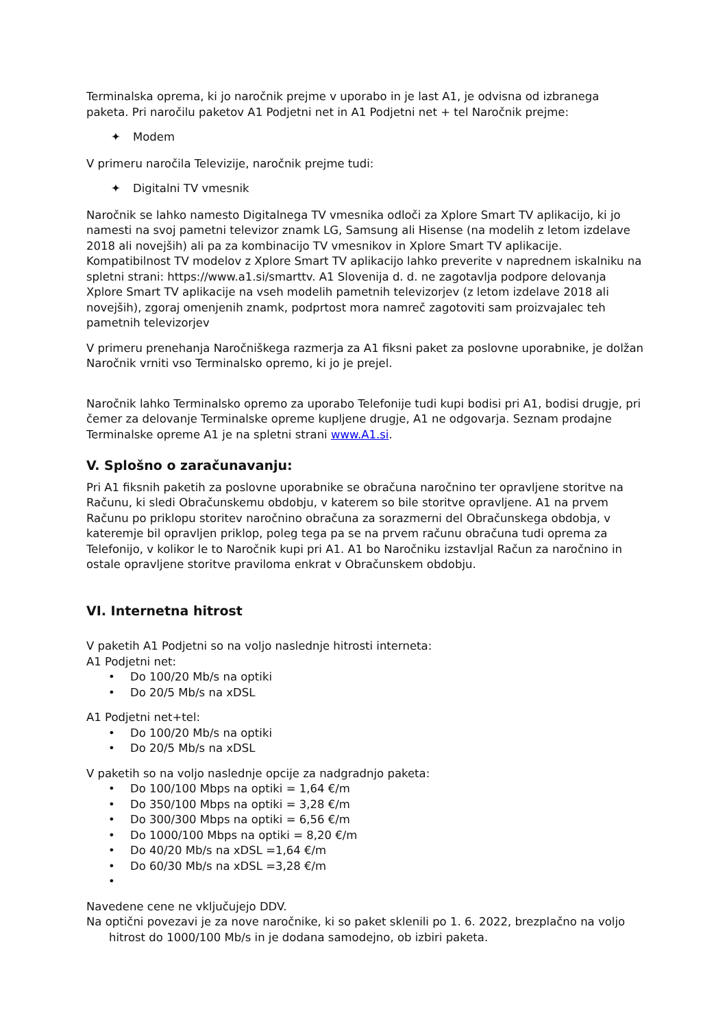Terminalska oprema, ki jo naročnik prejme v uporabo in je last A1, je odvisna od izbranega paketa. Pri naročilu paketov A1 Podjetni net in A1 Podjetni net + tel Naročnik prejme:
✦ Modem
V primeru naročila Televizije, naročnik prejme tudi:
✦ Digitalni TV vmesnik
Naročnik se lahko namesto Digitalnega TV vmesnika odloči za Xplore Smart TV aplikacijo, ki jo namesti na svoj pametni televizor znamk LG, Samsung ali Hisense (na modelih z letom izdelave 2018 ali novejših) ali pa za kombinacijo TV vmesnikov in Xplore Smart TV aplikacije. Kompatibilnost TV modelov z Xplore Smart TV aplikacijo lahko preverite v naprednem iskalniku na spletni strani: https://www.a1.si/smarttv. A1 Slovenija d. d. ne zagotavlja podpore delovanja Xplore Smart TV aplikacije na vseh modelih pametnih televizorjev (z letom izdelave 2018 ali novejših), zgoraj omenjenih znamk, podprtost mora namreč zagotoviti sam proizvajalec teh pametnih televizorjev
V primeru prenehanja Naročniškega razmerja za A1 fiksni paket za poslovne uporabnike, je dolžan Naročnik vrniti vso Terminalsko opremo, ki jo je prejel.
Naročnik lahko Terminalsko opremo za uporabo Telefonije tudi kupi bodisi pri A1, bodisi drugje, pri čemer za delovanje Terminalske opreme kupljene drugje, A1 ne odgovarja. Seznam prodajne Terminalske opreme A1 je na spletni strani www.A1.si.
V. Splošno o zaračunavanju:
Pri A1 fiksnih paketih za poslovne uporabnike se obračuna naročnino ter opravljene storitve na Računu, ki sledi Obračunskemu obdobju, v katerem so bile storitve opravljene. A1 na prvem Računu po priklopu storitev naročnino obračuna za sorazmerni del Obračunskega obdobja, v kateremje bil opravljen priklop, poleg tega pa se na prvem računu obračuna tudi oprema za Telefonijo, v kolikor le to Naročnik kupi pri A1. A1 bo Naročniku izstavljal Račun za naročnino in ostale opravljene storitve praviloma enkrat v Obračunskem obdobju.
VI. Internetna hitrost
V paketih A1 Podjetni so na voljo naslednje hitrosti interneta:
A1 Podjetni net:
• Do 100/20 Mb/s na optiki
• Do 20/5 Mb/s na xDSL
A1 Podjetni net+tel:
• Do 100/20 Mb/s na optiki
• Do 20/5 Mb/s na xDSL
V paketih so na voljo naslednje opcije za nadgradnjo paketa:
• Do 100/100 Mbps na optiki = 1,64 €/m
• Do 350/100 Mbps na optiki = 3,28 €/m
• Do 300/300 Mbps na optiki = 6,56 €/m
• Do 1000/100 Mbps na optiki = 8,20 €/m
• Do 40/20 Mb/s na xDSL =1,64 €/m
• Do 60/30 Mb/s na xDSL =3,28 €/m
•
Navedene cene ne vključujejo DDV.
Na optični povezavi je za nove naročnike, ki so paket sklenili po 1. 6. 2022, brezplačno na voljo hitrost do 1000/100 Mb/s in je dodana samodejno, ob izbiri paketa.